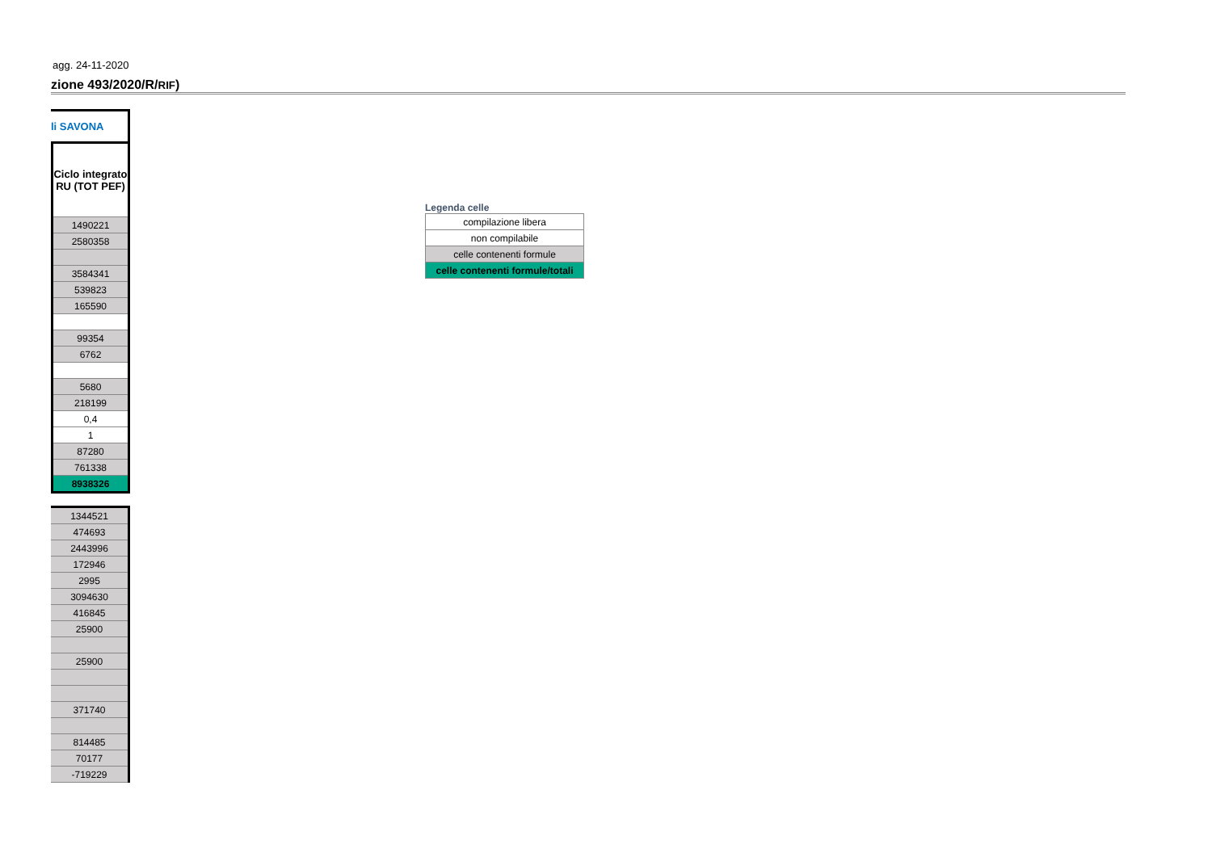agg. 24-11-2020
zione 493/2020/R/RIF)
li SAVONA
| Ciclo integrato RU (TOT PEF) |
| 1490221 |
| 2580358 |
| 3584341 |
| 539823 |
| 165590 |
| 99354 |
| 6762 |
| 5680 |
| 218199 |
| 0,4 |
| 1 |
| 87280 |
| 761338 |
| 8938326 |
| 1344521 |
| 474693 |
| 2443996 |
| 172946 |
| 2995 |
| 3094630 |
| 416845 |
| 25900 |
| 25900 |
| 371740 |
| 814485 |
| 70177 |
| -719229 |
Legenda celle
| compilazione libera |
| non compilabile |
| celle contenenti formule |
| celle contenenti formule/totali |